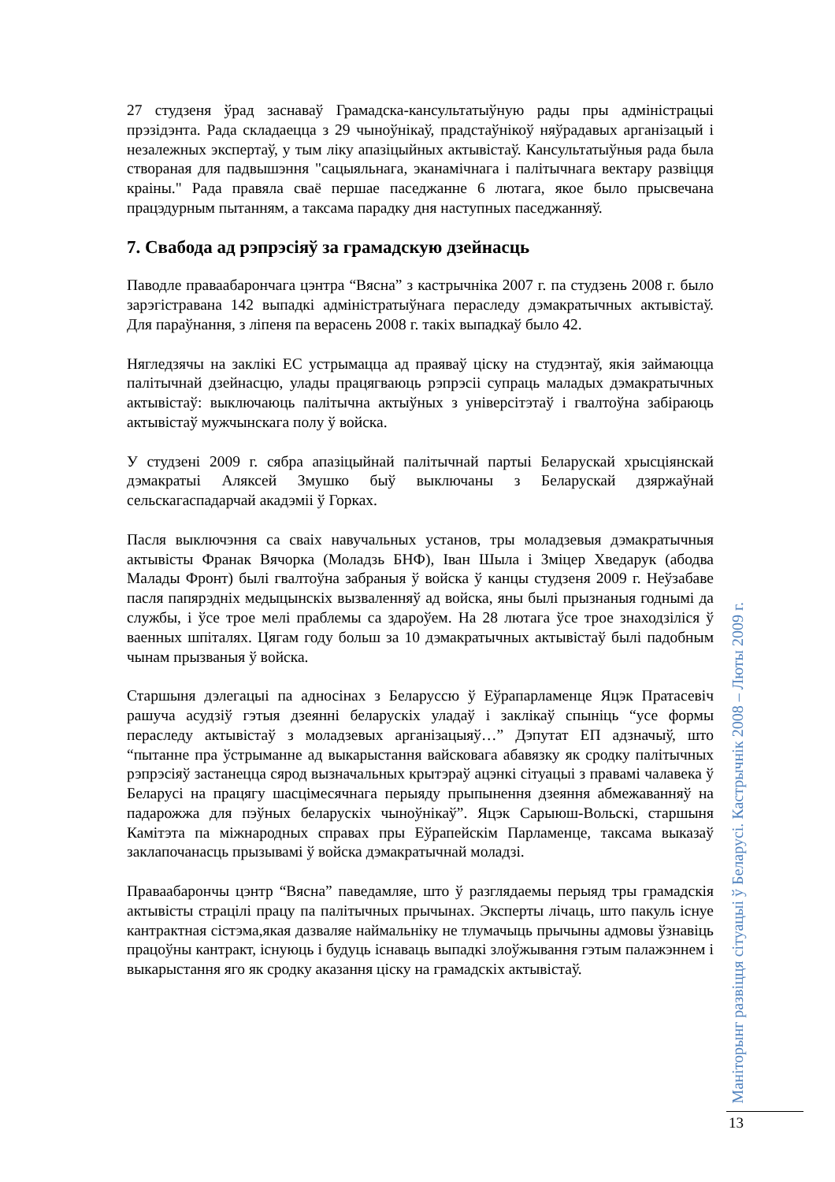27 студзеня ўрад заснаваў Грамадска-кансультатыўную рады пры адміністрацыі прэзідэнта. Рада складаецца з 29 чыноўнікаў, прадстаўнікоў няўрадавых арганізацый і незалежных экспертаў, у тым ліку апазіцыйных актывістаў. Кансультатыўныя рада была створаная для падвышэння "сацыяльнага, эканамічнага і палітычнага вектару развіцця краіны." Рада правяла сваё першае паседжанне 6 лютага, якое было прысвечана працэдурным пытанням, а таксама парадку дня наступных паседжанняў.
7. Свабода ад рэпрэсіяў за грамадскую дзейнасць
Паводле праваабарончага цэнтра “Вясна” з кастрычніка 2007 г. па студзень 2008 г. было зарэгістравана 142 выпадкі адміністратыўнага пераследу дэмакратычных актывістаў. Для параўнання, з ліпеня па верасень 2008 г. такіх выпадкаў было 42.
Нягледзячы на заклікі ЕС устрымацца ад праяваў ціску на студэнтаў, якія займаюцца палітычнай дзейнасцю, улады працягваюць рэпрэсіі супраць маладых дэмакратычных актывістаў: выключаюць палітычна актыўных з універсітэтаў і гвалтоўна забіраюць актывістаў мужчынскага полу ў войска.
У студзені 2009 г. сябра апазіцыйнай палітычнай партыі Беларускай хрысціянскай дэмакратыі Аляксей Змушко быў выключаны з Беларускай дзяржаўнай сельскагаспадарчай акадэміі ў Горках.
Пасля выключэння са сваіх навучальных установ, тры моладзевыя дэмакратычныя актывісты Франак Вячорка (Моладзь БНФ), Іван Шыла і Зміцер Хведарук (абодва Малады Фронт) былі гвалтоўна забраныя ў войска ў канцы студзеня 2009 г. Неўзабаве пасля папярэдніх медыцынскіх вызваленняў ад войска, яны былі прызнаныя годнымі да службы, і ўсе трое мелі праблемы са здароўем. На 28 лютага ўсе трое знаходзіліся ў ваенных шпіталях. Цягам году больш за 10 дэмакратычных актывістаў былі падобным чынам прызваныя ў войска.
Старшыня дэлегацыі па адносінах з Беларуссю ў Еўрапарламенце Яцэк Пратасевіч рашуча асудзіў гэтыя дзеянні беларускіх уладаў і заклікаў спыніць “усе формы пераследу актывістаў з моладзевых арганізацыяў…” Дэпутат ЕП адзначыў, што “пытанне пра ўстрыманне ад выкарыстання вайсковага абавязку як сродку палітычных рэпрэсіяў застанецца сярод вызначальных крытэраў ацэнкі сітуацыі з правамі чалавека ў Беларусі на працягу шасцімесячнага перыяду прыпынення дзеяння абмежаванняў на падарожжа для пэўных беларускіх чыноўнікаў”. Яцэк Сарыюш-Вольскі, старшыня Камітэта па міжнародных справах пры Еўрапейскім Парламенце, таксама выказаў заклапочанасць прызывамі ў войска дэмакратычнай моладзі.
Праваабарончы цэнтр “Вясна” паведамляе, што ў разглядаемы перыяд тры грамадскія актывісты страцілі працу па палітычных прычынах. Эксперты лічаць, што пакуль існуе кантрактная сістэма,якая дазваляе наймальніку не тлумачыць прычыны адмовы ўзнавіць працоўны кантракт, існуюць і будуць існаваць выпадкі злоўжывання гэтым палажэннем і выкарыстання яго як сродку аказання ціску на грамадскіх актывістаў.
Маніторынг развіцця сітуацыі ў Беларусі. Кастрычнік 2008 – Люты 2009 г.
13